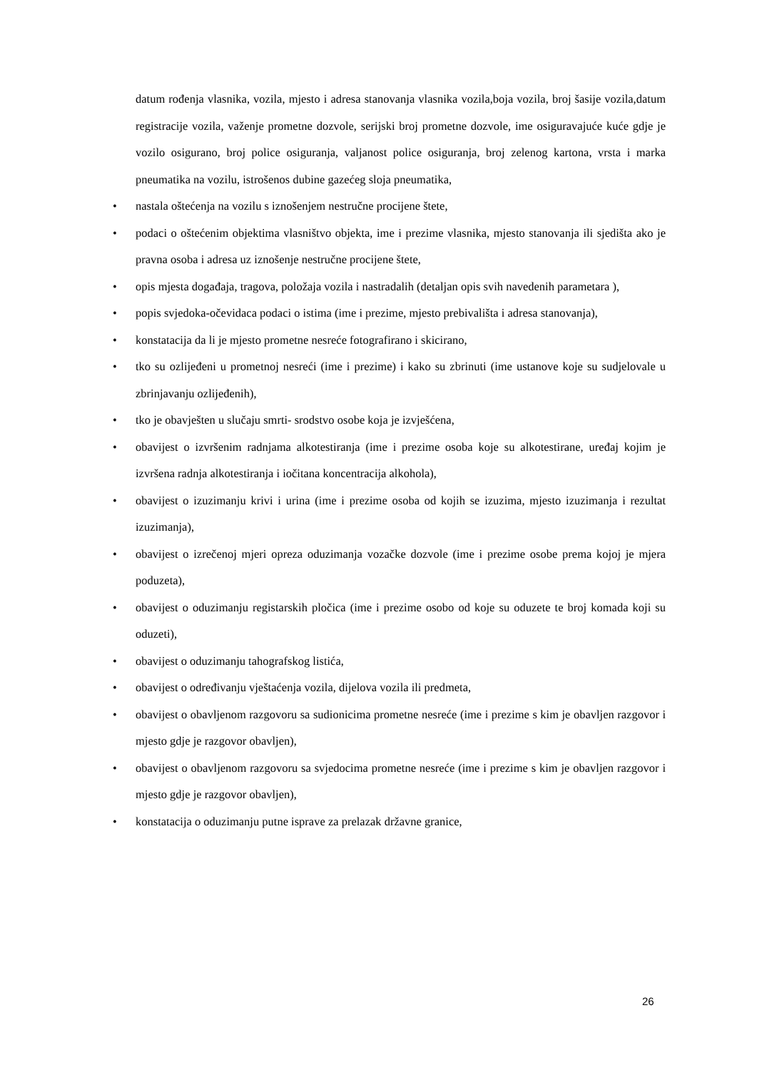datum rođenja vlasnika, vozila, mjesto i adresa stanovanja vlasnika vozila,boja vozila, broj šasije vozila,datum registracije vozila, važenje prometne dozvole, serijski broj prometne dozvole, ime osiguravajuće kuće gdje je vozilo osigurano, broj police osiguranja, valjanost police osiguranja, broj zelenog kartona, vrsta i marka pneumatika na vozilu, istrošenos dubine gazećeg sloja pneumatika,
• nastala oštećenja na vozilu s iznošenjem nestručne procijene štete,
• podaci o oštećenim objektima vlasništvo objekta, ime i prezime vlasnika, mjesto stanovanja ili sjedišta ako je pravna osoba i adresa uz iznošenje nestručne procijene štete,
• opis mjesta događaja, tragova, položaja vozila i nastradalih (detaljan opis svih navedenih parametara ),
• popis svjedoka-očevidaca podaci o istima (ime i prezime, mjesto prebivališta i adresa stanovanja),
• konstatacija da li je mjesto prometne nesreće fotografirano i skicirano,
• tko su ozlijeđeni u prometnoj nesreći (ime i prezime) i kako su zbrinuti (ime ustanove koje su sudjelovale u zbrinjavanju ozlijeđenih),
• tko je obavješten u slučaju smrti- srodstvo osobe koja je izvješćena,
• obavijest o izvršenim radnjama alkotestiranja (ime i prezime osoba koje su alkotestirane, uređaj kojim je izvršena radnja alkotestiranja i iočitana koncentracija alkohola),
• obavijest o izuzimanju krivi i urina (ime i prezime osoba od kojih se izuzima, mjesto izuzimanja i rezultat izuzimanja),
• obavijest o izrečenoj mjeri opreza oduzimanja vozačke dozvole (ime i prezime osobe prema kojoj je mjera poduzeta),
• obavijest o oduzimanju registarskih pločica (ime i prezime osobo od koje su oduzete te broj komada koji su oduzeti),
• obavijest o oduzimanju tahografskog listića,
• obavijest o određivanju vještaćenja vozila, dijelova vozila ili predmeta,
• obavijest o obavljenom razgovoru sa sudionicima prometne nesreće (ime i prezime s kim je obavljen razgovor i mjesto gdje je razgovor obavljen),
• obavijest o obavljenom razgovoru sa svjedocima prometne nesreće (ime i prezime s kim je obavljen razgovor i mjesto gdje je razgovor obavljen),
• konstatacija o oduzimanju putne isprave za prelazak državne granice,
26